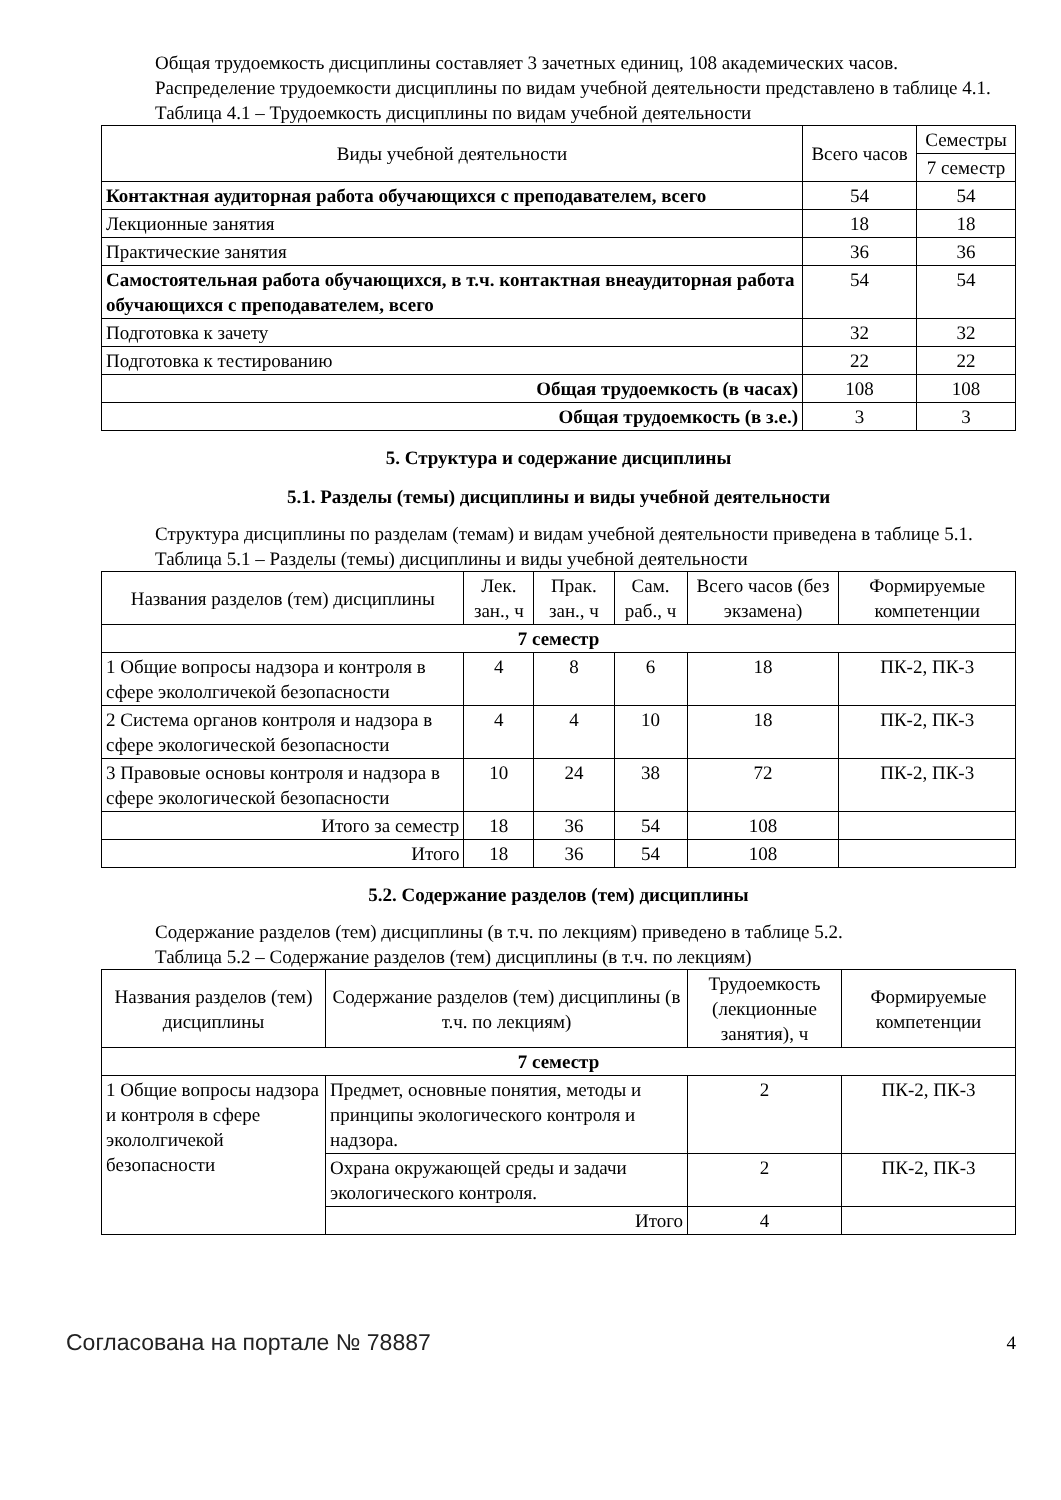Общая трудоемкость дисциплины составляет 3 зачетных единиц, 108 академических часов.
Распределение трудоемкости дисциплины по видам учебной деятельности представлено в таблице 4.1.
Таблица 4.1 – Трудоемкость дисциплины по видам учебной деятельности
| Виды учебной деятельности | Всего часов | Семестры |
| --- | --- | --- |
| | | 7 семестр |
| Контактная аудиторная работа обучающихся с преподавателем, всего | 54 | 54 |
| Лекционные занятия | 18 | 18 |
| Практические занятия | 36 | 36 |
| Самостоятельная работа обучающихся, в т.ч. контактная внеаудиторная работа обучающихся с преподавателем, всего | 54 | 54 |
| Подготовка к зачету | 32 | 32 |
| Подготовка к тестированию | 22 | 22 |
| Общая трудоемкость (в часах) | 108 | 108 |
| Общая трудоемкость (в з.е.) | 3 | 3 |
5. Структура и содержание дисциплины
5.1. Разделы (темы) дисциплины и виды учебной деятельности
Структура дисциплины по разделам (темам) и видам учебной деятельности приведена в таблице 5.1.
Таблица 5.1 – Разделы (темы) дисциплины и виды учебной деятельности
| Названия разделов (тем) дисциплины | Лек. зан., ч | Прак. зан., ч | Сам. раб., ч | Всего часов (без экзамена) | Формируемые компетенции |
| --- | --- | --- | --- | --- | --- |
| 7 семестр | | | | | |
| 1 Общие вопросы надзора и контроля в сфере экололгичекой безопасности | 4 | 8 | 6 | 18 | ПК-2, ПК-3 |
| 2 Система органов контроля и надзора в сфере экологической безопасности | 4 | 4 | 10 | 18 | ПК-2, ПК-3 |
| 3 Правовые основы контроля и надзора в сфере экологической безопасности | 10 | 24 | 38 | 72 | ПК-2, ПК-3 |
| Итого за семестр | 18 | 36 | 54 | 108 | |
| Итого | 18 | 36 | 54 | 108 | |
5.2. Содержание разделов (тем) дисциплины
Содержание разделов (тем) дисциплины (в т.ч. по лекциям) приведено в таблице 5.2.
Таблица 5.2 – Содержание разделов (тем) дисциплины (в т.ч. по лекциям)
| Названия разделов (тем) дисциплины | Содержание разделов (тем) дисциплины (в т.ч. по лекциям) | Трудоемкость (лекционные занятия), ч | Формируемые компетенции |
| --- | --- | --- | --- |
| 7 семестр | | | |
| 1 Общие вопросы надзора и контроля в сфере экололгичекой безопасности | Предмет, основные понятия, методы и принципы экологического контроля и надзора. | 2 | ПК-2, ПК-3 |
| | Охрана окружающей среды и задачи экологического контроля. | 2 | ПК-2, ПК-3 |
| | Итого | 4 | |
Согласована на портале № 78887 4